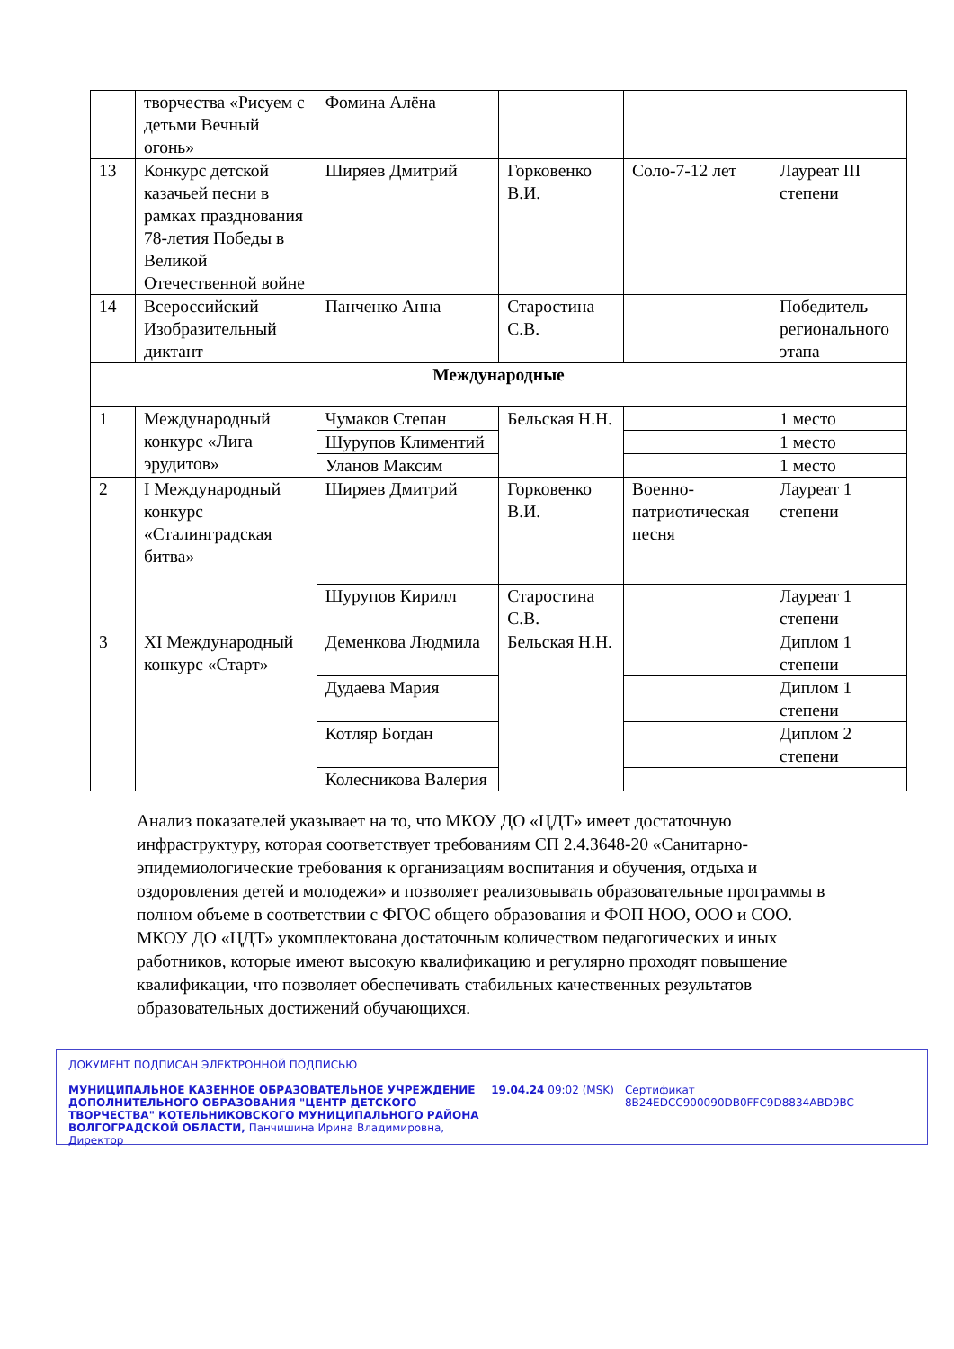| | творчества «Рисуем с детьми Вечный огонь» | Фомина Алёна | | | |
| 13 | Конкурс детской казачьей песни в рамках празднования 78-летия Победы в Великой Отечественной войне | Ширяев Дмитрий | Горковенко В.И. | Соло-7-12 лет | Лауреат III степени |
| 14 | Всероссийский Изобразительный диктант | Панченко Анна | Старостина С.В. | | Победитель регионального этапа |
| Международные | | | | | |
| 1 | Международный конкурс «Лига эрудитов» | Чумаков Степан | Бельская Н.Н. | | 1 место |
| | | Шурупов Климентий | | | 1 место |
| | | Уланов Максим | | | 1 место |
| 2 | I Международный конкурс «Сталинградская битва» | Ширяев Дмитрий | Горковенко В.И. | Военно-патриотическая песня | Лауреат 1 степени |
| | | Шурупов Кирилл | Старостина С.В. | | Лауреат 1 степени |
| 3 | XI Международный конкурс «Старт» | Деменкова Людмила | Бельская Н.Н. | | Диплом 1 степени |
| | | Дудаева Мария | | | Диплом 1 степени |
| | | Котляр Богдан | | | Диплом 2 степени |
| | | Колесникова Валерия | | | |
Анализ показателей указывает на то, что МКОУ ДО «ЦДТ» имеет достаточную инфраструктуру, которая соответствует требованиям СП 2.4.3648-20 «Санитарно-эпидемиологические требования к организациям воспитания и обучения, отдыха и оздоровления детей и молодежи» и позволяет реализовывать образовательные программы в полном объеме в соответствии с ФГОС общего образования и ФОП НОО, ООО и СОО.
МКОУ ДО «ЦДТ» укомплектована достаточным количеством педагогических и иных работников, которые имеют высокую квалификацию и регулярно проходят повышение квалификации, что позволяет обеспечивать стабильных качественных результатов образовательных достижений обучающихся.
ДОКУМЕНТ ПОДПИСАН ЭЛЕКТРОННОЙ ПОДПИСЬЮ
МУНИЦИПАЛЬНОЕ КАЗЕННОЕ ОБРАЗОВАТЕЛЬНОЕ УЧРЕЖДЕНИЕ ДОПОЛНИТЕЛЬНОГО ОБРАЗОВАНИЯ "ЦЕНТР ДЕТСКОГО ТВОРЧЕСТВА" КОТЕЛЬНИКОВСКОГО МУНИЦИПАЛЬНОГО РАЙОНА ВОЛГОГРАДСКОЙ ОБЛАСТИ, Панчишина Ирина Владимировна, Директор
19.04.24 09:02 (MSK) Сертификат 8B24EDCC900090DB0FFC9D8834ABD9BC